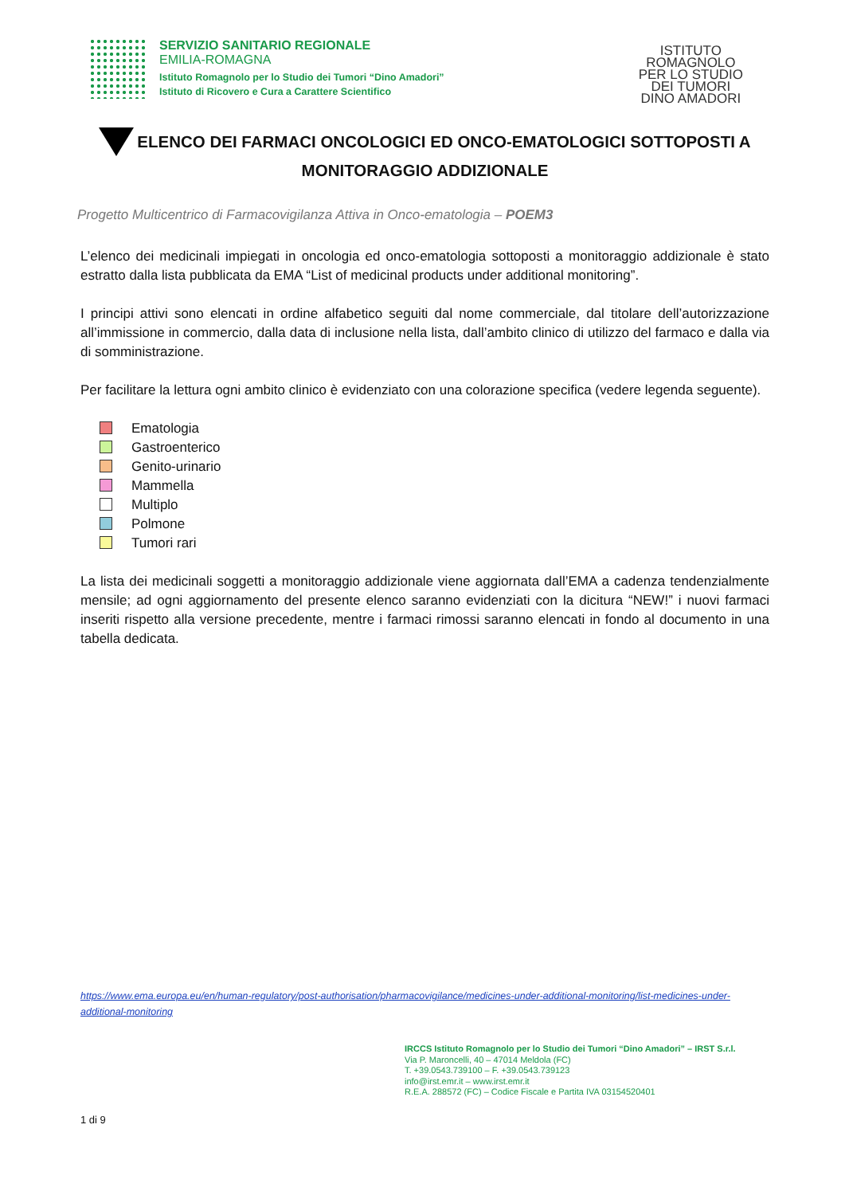SERVIZIO SANITARIO REGIONALE
EMILIA-ROMAGNA
Istituto Romagnolo per lo Studio dei Tumori “Dino Amadori”
Istituto di Ricovero e Cura a Carattere Scientifico
ISTITUTO
ROMAGNOLO
PER LO STUDIO
DEI TUMORI
DINO AMADORI
ELENCO DEI FARMACI ONCOLOGICI ED ONCO-EMATOLOGICI SOTTOPOSTI A MONITORAGGIO ADDIZIONALE
Progetto Multicentrico di Farmacovigilanza Attiva in Onco-ematologia – POEM3
L’elenco dei medicinali impiegati in oncologia ed onco-ematologia sottoposti a monitoraggio addizionale è stato estratto dalla lista pubblicata da EMA “List of medicinal products under additional monitoring”.
I principi attivi sono elencati in ordine alfabetico seguiti dal nome commerciale, dal titolare dell’autorizzazione all’immissione in commercio, dalla data di inclusione nella lista, dall’ambito clinico di utilizzo del farmaco e dalla via di somministrazione.
Per facilitare la lettura ogni ambito clinico è evidenziato con una colorazione specifica (vedere legenda seguente).
Ematologia
Gastroenterico
Genito-urinario
Mammella
Multiplo
Polmone
Tumori rari
La lista dei medicinali soggetti a monitoraggio addizionale viene aggiornata dall’EMA a cadenza tendenzialmente mensile; ad ogni aggiornamento del presente elenco saranno evidenziati con la dicitura “NEW!” i nuovi farmaci inseriti rispetto alla versione precedente, mentre i farmaci rimossi saranno elencati in fondo al documento in una tabella dedicata.
https://www.ema.europa.eu/en/human-regulatory/post-authorisation/pharmacovigilance/medicines-under-additional-monitoring/list-medicines-under-additional-monitoring
IRCCS Istituto Romagnolo per lo Studio dei Tumori “Dino Amadori” – IRST S.r.l.
Via P. Maroncelli, 40 – 47014 Meldola (FC)
T. +39.0543.739100 – F. +39.0543.739123
info@irst.emr.it – www.irst.emr.it
R.E.A. 288572 (FC) – Codice Fiscale e Partita IVA 03154520401
1 di 9